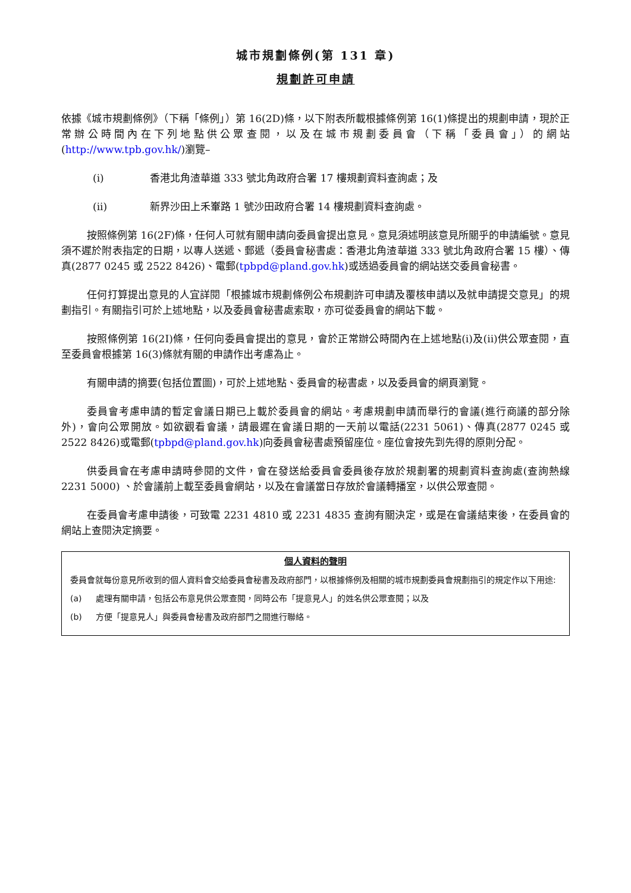城市規劃條例(第 131 章)
規劃許可申請
依據《城市規劃條例》（下稱「條例」）第 16(2D)條，以下附表所載根據條例第 16(1)條提出的規劃申請，現於正常辦公時間內在下列地點供公眾查閱，以及在城市規劃委員會（下稱「委員會」）的網站(http://www.tpb.gov.hk/)瀏覽–
(i) 香港北角渣華道 333 號北角政府合署 17 樓規劃資料查詢處；及
(ii) 新界沙田上禾輋路 1 號沙田政府合署 14 樓規劃資料查詢處。
按照條例第 16(2F)條，任何人可就有關申請向委員會提出意見。意見須述明該意見所關乎的申請編號。意見須不遲於附表指定的日期，以專人送遞、郵遞（委員會秘書處：香港北角渣華道 333 號北角政府合署 15 樓）、傳真(2877 0245 或 2522 8426)、電郵(tpbpd@pland.gov.hk)或透過委員會的網站送交委員會秘書。
任何打算提出意見的人宜詳閱「根據城市規劃條例公布規劃許可申請及覆核申請以及就申請提交意見」的規劃指引。有關指引可於上述地點，以及委員會秘書處索取，亦可從委員會的網站下載。
按照條例第 16(2I)條，任何向委員會提出的意見，會於正常辦公時間內在上述地點(i)及(ii)供公眾查閱，直至委員會根據第 16(3)條就有關的申請作出考慮為止。
有關申請的摘要(包括位置圖)，可於上述地點、委員會的秘書處，以及委員會的網頁瀏覽。
委員會考慮申請的暫定會議日期已上載於委員會的網站。考慮規劃申請而舉行的會議(進行商議的部分除外)，會向公眾開放。如欲觀看會議，請最遲在會議日期的一天前以電話(2231 5061)、傳真(2877 0245 或 2522 8426)或電郵(tpbpd@pland.gov.hk)向委員會秘書處預留座位。座位會按先到先得的原則分配。
供委員會在考慮申請時參閱的文件，會在發送給委員會委員後存放於規劃署的規劃資料查詢處(查詢熱線 2231 5000) 、於會議前上載至委員會網站，以及在會議當日存放於會議轉播室，以供公眾查閱。
在委員會考慮申請後，可致電 2231 4810 或 2231 4835 查詢有關決定，或是在會議結束後，在委員會的網站上查閱決定摘要。
個人資料的聲明
委員會就每份意見所收到的個人資料會交給委員會秘書及政府部門，以根據條例及相關的城市規劃委員會規劃指引的規定作以下用途:
(a) 處理有關申請，包括公布意見供公眾查閱，同時公布「提意見人」的姓名供公眾查閱；以及
(b) 方便「提意見人」與委員會秘書及政府部門之間進行聯絡。